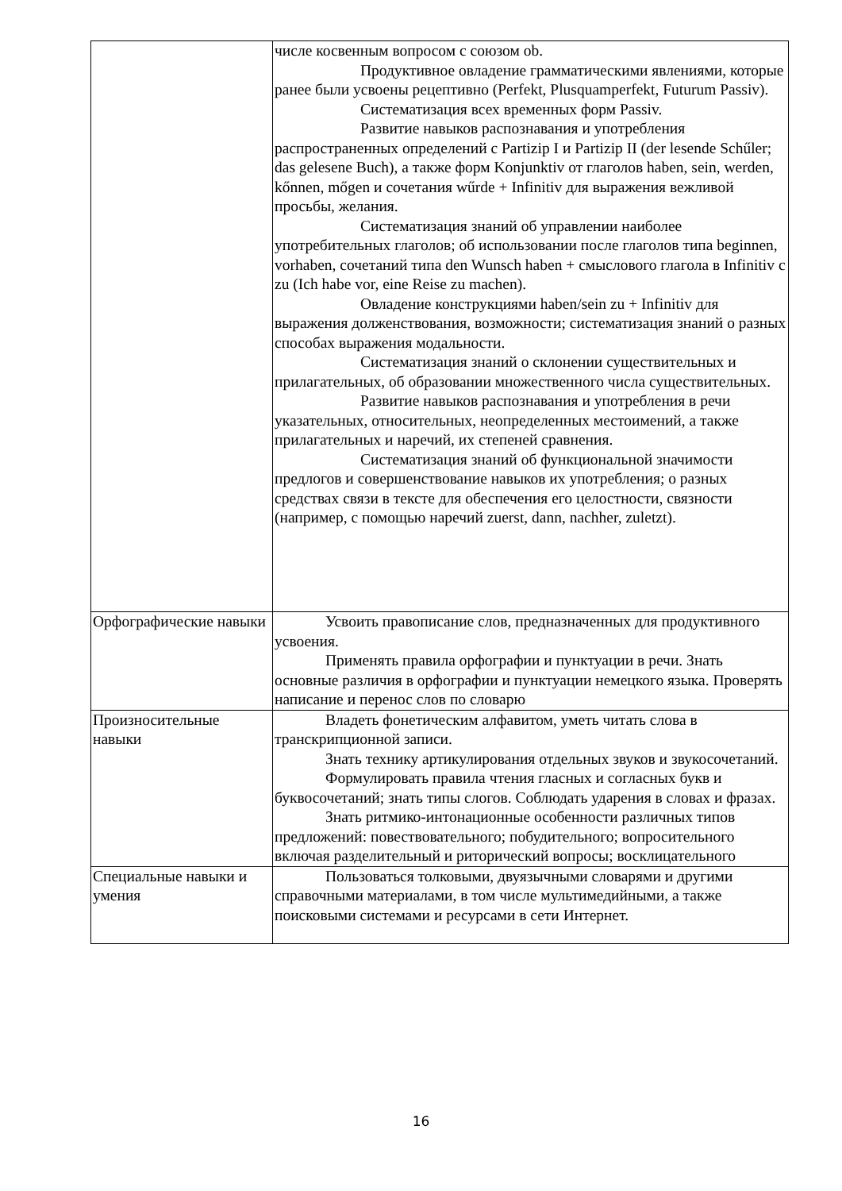| | числе косвенным вопросом с союзом ob. Продуктивное овладение грамматическими явлениями, которые ранее были усвоены рецептивно (Perfekt, Plusquamperfekt, Futurum Passiv). Систематизация всех временных форм Passiv. Развитие навыков распознавания и употребления распространенных определений с Partizip I и Partizip II (der lesende Schűler; das gelesene Buch), а также форм Konjunktiv от глаголов haben, sein, werden, kőnnen, mőgen и сочетания wűrde + Infinitiv для выражения вежливой просьбы, желания. Систематизация знаний об управлении наиболее употребительных глаголов; об использовании после глаголов типа beginnen, vorhaben, сочетаний типа den Wunsch haben + смыслового глагола в Infinitiv с zu (Ich habe vor, eine Reise zu machen). Овладение конструкциями haben/sein zu + Infinitiv для выражения долженствования, возможности; систематизация знаний о разных способах выражения модальности. Систематизация знаний о склонении существительных и прилагательных, об образовании множественного числа существительных. Развитие навыков распознавания и употребления в речи указательных, относительных, неопределенных местоимений, а также прилагательных и наречий, их степеней сравнения. Систематизация знаний об функциональной значимости предлогов и совершенствование навыков их употребления; о разных средствах связи в тексте для обеспечения его целостности, связности (например, с помощью наречий zuerst, dann, nachher, zuletzt). |
| Орфографические навыки | Усвоить правописание слов, предназначенных для продуктивного усвоения. Применять правила орфографии и пунктуации в речи. Знать основные различия в орфографии и пунктуации немецкого языка. Проверять написание и перенос слов по словарю |
| Произносительные навыки | Владеть фонетическим алфавитом, уметь читать слова в транскрипционной записи. Знать технику артикулирования отдельных звуков и звукосочетаний. Формулировать правила чтения гласных и согласных букв и буквосочетаний; знать типы слогов. Соблюдать ударения в словах и фразах. Знать ритмико-интонационные особенности различных типов предложений: повествовательного; побудительного; вопросительного включая разделительный и риторический вопросы; восклицательного |
| Специальные навыки и умения | Пользоваться толковыми, двуязычными словарями и другими справочными материалами, в том числе мультимедийными, а также поисковыми системами и ресурсами в сети Интернет. |
16